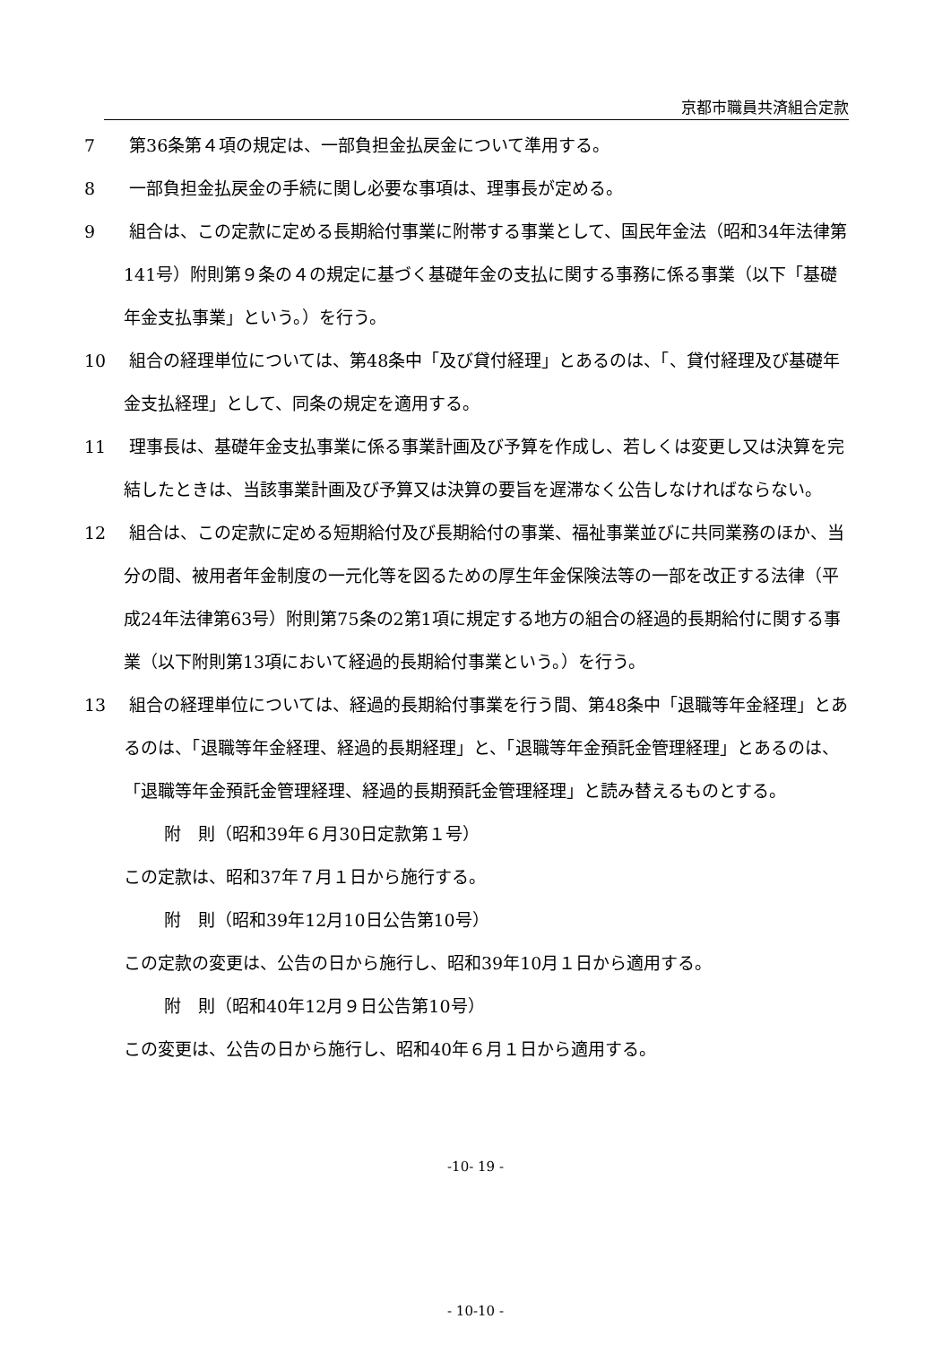京都市職員共済組合定款
7 第36条第４項の規定は、一部負担金払戻金について準用する。
8 一部負担金払戻金の手続に関し必要な事項は、理事長が定める。
9 組合は、この定款に定める長期給付事業に附帯する事業として、国民年金法（昭和34年法律第141号）附則第９条の４の規定に基づく基礎年金の支払に関する事務に係る事業（以下「基礎年金支払事業」という。）を行う。
10 組合の経理単位については、第48条中「及び貸付経理」とあるのは、「、貸付経理及び基礎年金支払経理」として、同条の規定を適用する。
11 理事長は、基礎年金支払事業に係る事業計画及び予算を作成し、若しくは変更し又は決算を完結したときは、当該事業計画及び予算又は決算の要旨を遅滞なく公告しなければならない。
12 組合は、この定款に定める短期給付及び長期給付の事業、福祉事業並びに共同業務のほか、当分の間、被用者年金制度の一元化等を図るための厚生年金保険法等の一部を改正する法律（平成24年法律第63号）附則第75条の2第1項に規定する地方の組合の経過的長期給付に関する事業（以下附則第13項において経過的長期給付事業という。）を行う。
13 組合の経理単位については、経過的長期給付事業を行う間、第48条中「退職等年金経理」とあるのは、「退職等年金経理、経過的長期経理」と、「退職等年金預託金管理経理」とあるのは、「退職等年金預託金管理経理、経過的長期預託金管理経理」と読み替えるものとする。
附　則（昭和39年６月30日定款第１号）
この定款は、昭和37年７月１日から施行する。
附　則（昭和39年12月10日公告第10号）
この定款の変更は、公告の日から施行し、昭和39年10月１日から適用する。
附　則（昭和40年12月９日公告第10号）
この変更は、公告の日から施行し、昭和40年６月１日から適用する。
-10- 19 -
- 10-10 -